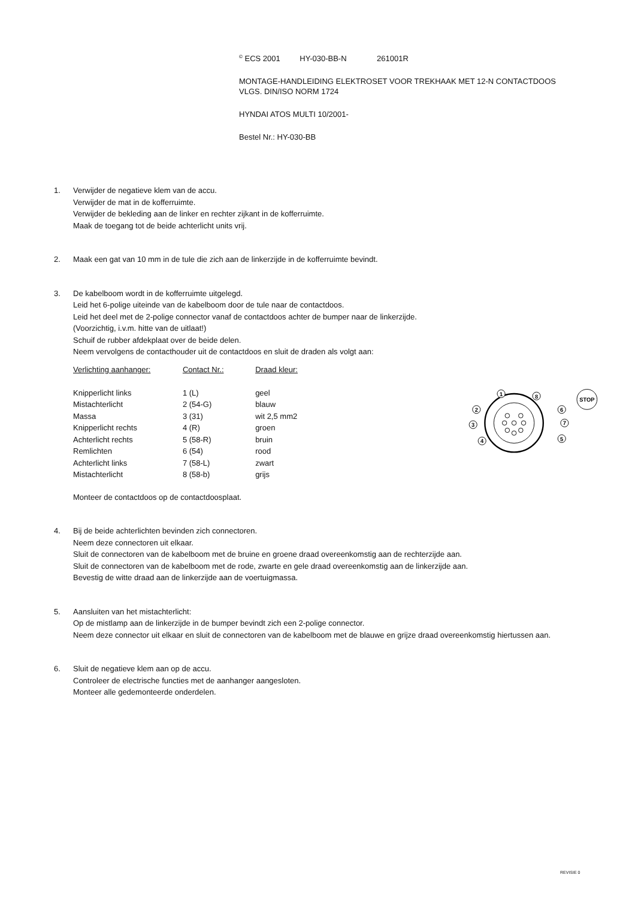<sup>©</sup> ECS 2001 HY-030-BB-N 261001R
MONTAGE-HANDLEIDING ELEKTROSET VOOR TREKHAAK MET 12-N CONTACTDOOS
VLGS. DIN/ISO NORM 1724
HYNDAI ATOS MULTI 10/2001-
Bestel Nr.: HY-030-BB
1. Verwijder de negatieve klem van de accu.
Verwijder de mat in de kofferruimte.
Verwijder de bekleding aan de linker en rechter zijkant in de kofferruimte.
Maak de toegang tot de beide achterlicht units vrij.
2. Maak een gat van 10 mm in de tule die zich aan de linkerzijde in de kofferruimte bevindt.
3. De kabelboom wordt in de kofferruimte uitgelegd.
Leid het 6-polige uiteinde van de kabelboom door de tule naar de contactdoos.
Leid het deel met de 2-polige connector vanaf de contactdoos achter de bumper naar de linkerzijde.
(Voorzichtig, i.v.m. hitte van de uitlaat!)
Schuif de rubber afdekplaat over de beide delen.
Neem vervolgens de contacthouder uit de contactdoos en sluit de draden als volgt aan:
| Verlichting aanhanger: | Contact Nr.: | Draad kleur: |
| Knipperlicht links | 1 (L) | geel |
| Mistachterlicht | 2 (54-G) | blauw |
| Massa | 3 (31) | wit 2,5 mm2 |
| Knipperlicht rechts | 4 (R) | groen |
| Achterlicht rechts | 5 (58-R) | bruin |
| Remlichten | 6 (54) | rood |
| Achterlicht links | 7 (58-L) | zwart |
| Mistachterlicht | 8 (58-b) | grijs |
1
8
2
6
3
7
4
5
STOP
Monteer de contactdoos op de contactdoosplaat.
4. Bij de beide achterlichten bevinden zich connectoren.
Neem deze connectoren uit elkaar.
Sluit de connectoren van de kabelboom met de bruine en groene draad overeenkomstig aan de rechterzijde aan.
Sluit de connectoren van de kabelboom met de rode, zwarte en gele draad overeenkomstig aan de linkerzijde aan.
Bevestig de witte draad aan de linkerzijde aan de voertuigmassa.
5. Aansluiten van het mistachterlicht:
Op de mistlamp aan de linkerzijde in de bumper bevindt zich een 2-polige connector.
Neem deze connector uit elkaar en sluit de connectoren van de kabelboom met de blauwe en grijze draad overeenkomstig hiertussen aan.
6. Sluit de negatieve klem aan op de accu.
Controleer de electrische functies met de aanhanger aangesloten.
Monteer alle gedemonteerde onderdelen.
REVISIE 0